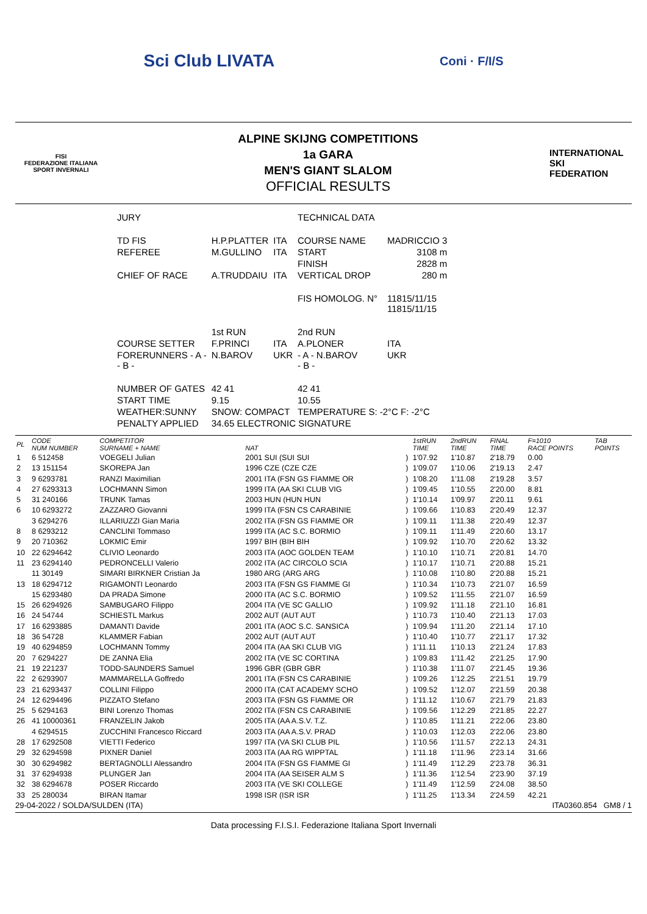Sci Club LIVATA Coni · F/I/S
FISI
FEDERAZIONE ITALIANA
SPORT INVERNALI
ALPINE SKIJNG COMPETITIONS
1a GARA
MEN'S GIANT SLALOM
OFFICIAL RESULTS
INTERNATIONAL
SKI
FEDERATION
| JURY | | | TECHNICAL DATA | | |
| TD FIS | H.P.PLATTER | ITA | COURSE NAME | | MADRICCIO 3 |
| REFEREE | M.GULLINO | ITA | START | | 3108 m |
| | | | FINISH | | 2828 m |
| CHIEF OF RACE | A.TRUDDAIU | ITA | VERTICAL DROP | | 280 m |
| | | | FIS HOMOLOG. N° | | 11815/11/15 11815/11/15 |
| | 1st RUN | | 2nd RUN | | |
| COURSE SETTER | F.PRINCI | ITA | A.PLONER | | ITA |
| FORERUNNERS - A - - B - | N.BAROV | UKR | - A - N.BAROV - B - | | UKR |
| NUMBER OF GATES | 42 41 | | 42 41 | | |
| START TIME | 9.15 | | 10.55 | | |
| WEATHER:SUNNY | SNOW: COMPACT | | TEMPERATURE S: -2°C F: -2°C | | |
| PENALTY APPLIED | 34.65 ELECTRONIC SIGNATURE | | | | |
| PL | CODE NUM NUMBER | COMPETITOR SURNAME + NAME | NAT | | 1stRUN TIME | 2ndRUN TIME | FINAL TIME | F=1010 RACE POINTS | TAB POINTS |
| --- | --- | --- | --- | --- | --- | --- | --- | --- | --- |
| 1 | 6 512458 | VOEGELI Julian | 2001 SUI (SUI SUI | ) | 1'07.92 | 1'10.87 | 2'18.79 | 0.00 | |
| 2 | 13 151154 | SKOREPA Jan | 1996 CZE (CZE CZE | ) | 1'09.07 | 1'10.06 | 2'19.13 | 2.47 | |
| 3 | 9 6293781 | RANZI Maximilian | 2001 ITA (FSN GS FIAMME OR | ) | 1'08.20 | 1'11.08 | 2'19.28 | 3.57 | |
| 4 | 27 6293313 | LOCHMANN Simon | 1999 ITA (AA SKI CLUB VIG | ) | 1'09.45 | 1'10.55 | 2'20.00 | 8.81 | |
| 5 | 31 240166 | TRUNK Tamas | 2003 HUN (HUN HUN | ) | 1'10.14 | 1'09.97 | 2'20.11 | 9.61 | |
| 6 | 10 6293272 | ZAZZARO Giovanni | 1999 ITA (FSN CS CARABINIE | ) | 1'09.66 | 1'10.83 | 2'20.49 | 12.37 | |
| | 3 6294276 | ILLARIUZZI Gian Maria | 2002 ITA (FSN GS FIAMME OR | ) | 1'09.11 | 1'11.38 | 2'20.49 | 12.37 | |
| 8 | 8 6293212 | CANCLINI Tommaso | 1999 ITA (AC S.C. BORMIO | ) | 1'09.11 | 1'11.49 | 2'20.60 | 13.17 | |
| 9 | 20 710362 | LOKMIC Emir | 1997 BIH (BIH BIH | ) | 1'09.92 | 1'10.70 | 2'20.62 | 13.32 | |
| 10 | 22 6294642 | CLIVIO Leonardo | 2003 ITA (AOC GOLDEN TEAM | ) | 1'10.10 | 1'10.71 | 2'20.81 | 14.70 | |
| 11 | 23 6294140 | PEDRONCELLI Valerio | 2002 ITA (AC CIRCOLO SCIA | ) | 1'10.17 | 1'10.71 | 2'20.88 | 15.21 | |
| | 11 30149 | SIMARI BIRKNER Cristian Ja | 1980 ARG (ARG ARG | ) | 1'10.08 | 1'10.80 | 2'20.88 | 15.21 | |
| 13 | 18 6294712 | RIGAMONTI Leonardo | 2003 ITA (FSN GS FIAMME GI | ) | 1'10.34 | 1'10.73 | 2'21.07 | 16.59 | |
| | 15 6293480 | DA PRADA Simone | 2000 ITA (AC S.C. BORMIO | ) | 1'09.52 | 1'11.55 | 2'21.07 | 16.59 | |
| 15 | 26 6294926 | SAMBUGARO Filippo | 2004 ITA (VE SC GALLIO | ) | 1'09.92 | 1'11.18 | 2'21.10 | 16.81 | |
| 16 | 24 54744 | SCHIESTL Markus | 2002 AUT (AUT AUT | ) | 1'10.73 | 1'10.40 | 2'21.13 | 17.03 | |
| 17 | 16 6293885 | DAMANTI Davide | 2001 ITA (AOC S.C. SANSICA | ) | 1'09.94 | 1'11.20 | 2'21.14 | 17.10 | |
| 18 | 36 54728 | KLAMMER Fabian | 2002 AUT (AUT AUT | ) | 1'10.40 | 1'10.77 | 2'21.17 | 17.32 | |
| 19 | 40 6294859 | LOCHMANN Tommy | 2004 ITA (AA SKI CLUB VIG | ) | 1'11.11 | 1'10.13 | 2'21.24 | 17.83 | |
| 20 | 7 6294227 | DE ZANNA Elia | 2002 ITA (VE SC CORTINA | ) | 1'09.83 | 1'11.42 | 2'21.25 | 17.90 | |
| 21 | 19 221237 | TODD-SAUNDERS Samuel | 1996 GBR (GBR GBR | ) | 1'10.38 | 1'11.07 | 2'21.45 | 19.36 | |
| 22 | 2 6293907 | MAMMARELLA Goffredo | 2001 ITA (FSN CS CARABINIE | ) | 1'09.26 | 1'12.25 | 2'21.51 | 19.79 | |
| 23 | 21 6293437 | COLLINI Filippo | 2000 ITA (CAT ACADEMY SCHO | ) | 1'09.52 | 1'12.07 | 2'21.59 | 20.38 | |
| 24 | 12 6294496 | PIZZATO Stefano | 2003 ITA (FSN GS FIAMME OR | ) | 1'11.12 | 1'10.67 | 2'21.79 | 21.83 | |
| 25 | 5 6294163 | BINI Lorenzo Thomas | 2002 ITA (FSN CS CARABINIE | ) | 1'09.56 | 1'12.29 | 2'21.85 | 22.27 | |
| 26 | 41 10000361 | FRANZELIN Jakob | 2005 ITA (AA A.S.V. T.Z. | ) | 1'10.85 | 1'11.21 | 2'22.06 | 23.80 | |
| | 4 6294515 | ZUCCHINI Francesco Riccard | 2003 ITA (AA A.S.V. PRAD | ) | 1'10.03 | 1'12.03 | 2'22.06 | 23.80 | |
| 28 | 17 6292508 | VIETTI Federico | 1997 ITA (VA SKI CLUB PIL | ) | 1'10.56 | 1'11.57 | 2'22.13 | 24.31 | |
| 29 | 32 6294598 | PIXNER Daniel | 2003 ITA (AA RG WIPPTAL | ) | 1'11.18 | 1'11.96 | 2'23.14 | 31.66 | |
| 30 | 30 6294982 | BERTAGNOLLI Alessandro | 2004 ITA (FSN GS FIAMME GI | ) | 1'11.49 | 1'12.29 | 2'23.78 | 36.31 | |
| 31 | 37 6294938 | PLUNGER Jan | 2004 ITA (AA SEISER ALM S | ) | 1'11.36 | 1'12.54 | 2'23.90 | 37.19 | |
| 32 | 38 6294678 | POSER Riccardo | 2003 ITA (VE SKI COLLEGE | ) | 1'11.49 | 1'12.59 | 2'24.08 | 38.50 | |
| 33 | 25 280034 | BIRAN Itamar | 1998 ISR (ISR ISR | ) | 1'11.25 | 1'13.34 | 2'24.59 | 42.21 | |
29-04-2022 / SOLDA/SULDEN (ITA) ITA0360.854 GM8 / 1
Data processing F.I.S.I. Federazione Italiana Sport Invernali